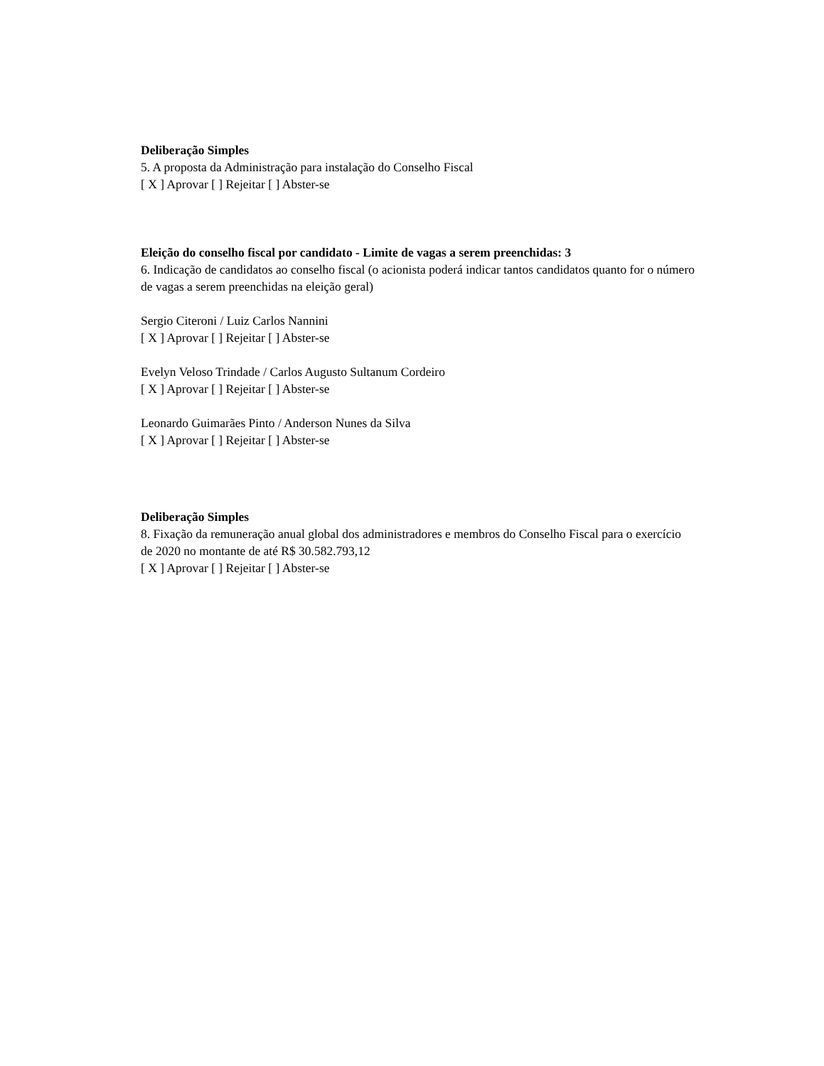Deliberação Simples
5. A proposta da Administração para instalação do Conselho Fiscal
[ X ] Aprovar [ ] Rejeitar [ ] Abster-se
Eleição do conselho fiscal por candidato - Limite de vagas a serem preenchidas: 3
6. Indicação de candidatos ao conselho fiscal (o acionista poderá indicar tantos candidatos quanto for o número de vagas a serem preenchidas na eleição geral)
Sergio Citeroni / Luiz Carlos Nannini
[ X ] Aprovar [ ] Rejeitar [ ] Abster-se
Evelyn Veloso Trindade / Carlos Augusto Sultanum Cordeiro
[ X ] Aprovar [ ] Rejeitar [ ] Abster-se
Leonardo Guimarães Pinto / Anderson Nunes da Silva
[ X ] Aprovar [ ] Rejeitar [ ] Abster-se
Deliberação Simples
8. Fixação da remuneração anual global dos administradores e membros do Conselho Fiscal para o exercício de 2020 no montante de até R$ 30.582.793,12
[ X ] Aprovar [ ] Rejeitar [ ] Abster-se